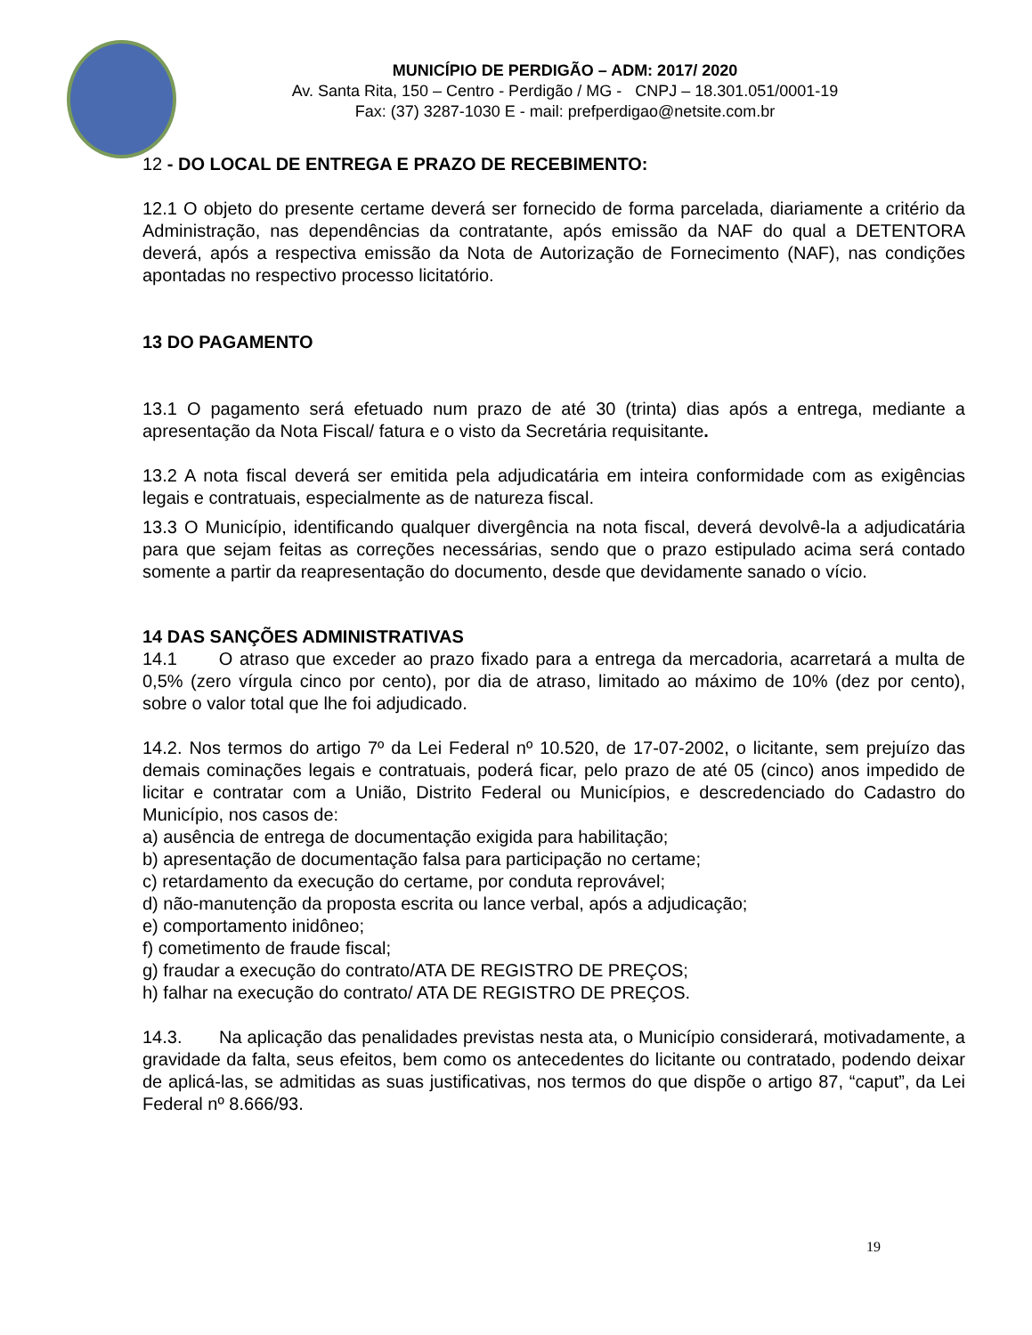MUNICÍPIO DE PERDIGÃO – ADM: 2017/ 2020
Av. Santa Rita, 150 – Centro - Perdigão / MG - CNPJ – 18.301.051/0001-19
Fax: (37) 3287-1030 E - mail: prefperdigao@netsite.com.br
12 - DO LOCAL DE ENTREGA E PRAZO DE RECEBIMENTO:
12.1 O objeto do presente certame deverá ser fornecido de forma parcelada, diariamente a critério da Administração, nas dependências da contratante, após emissão da NAF do qual a DETENTORA deverá, após a respectiva emissão da Nota de Autorização de Fornecimento (NAF), nas condições apontadas no respectivo processo licitatório.
13 DO PAGAMENTO
13.1 O pagamento será efetuado num prazo de até 30 (trinta) dias após a entrega, mediante a apresentação da Nota Fiscal/ fatura e o visto da Secretária requisitante.
13.2 A nota fiscal deverá ser emitida pela adjudicatária em inteira conformidade com as exigências legais e contratuais, especialmente as de natureza fiscal.
13.3 O Município, identificando qualquer divergência na nota fiscal, deverá devolvê-la a adjudicatária para que sejam feitas as correções necessárias, sendo que o prazo estipulado acima será contado somente a partir da reapresentação do documento, desde que devidamente sanado o vício.
14 DAS SANÇÕES ADMINISTRATIVAS
14.1 O atraso que exceder ao prazo fixado para a entrega da mercadoria, acarretará a multa de 0,5% (zero vírgula cinco por cento), por dia de atraso, limitado ao máximo de 10% (dez por cento), sobre o valor total que lhe foi adjudicado.
14.2. Nos termos do artigo 7º da Lei Federal nº 10.520, de 17-07-2002, o licitante, sem prejuízo das demais cominações legais e contratuais, poderá ficar, pelo prazo de até 05 (cinco) anos impedido de licitar e contratar com a União, Distrito Federal ou Municípios, e descredenciado do Cadastro do Município, nos casos de:
a) ausência de entrega de documentação exigida para habilitação;
b) apresentação de documentação falsa para participação no certame;
c) retardamento da execução do certame, por conduta reprovável;
d) não-manutenção da proposta escrita ou lance verbal, após a adjudicação;
e) comportamento inidôneo;
f) cometimento de fraude fiscal;
g) fraudar a execução do contrato/ATA DE REGISTRO DE PREÇOS;
h) falhar na execução do contrato/ ATA DE REGISTRO DE PREÇOS.
14.3. Na aplicação das penalidades previstas nesta ata, o Município considerará, motivadamente, a gravidade da falta, seus efeitos, bem como os antecedentes do licitante ou contratado, podendo deixar de aplicá-las, se admitidas as suas justificativas, nos termos do que dispõe o artigo 87, “caput”, da Lei Federal nº 8.666/93.
19